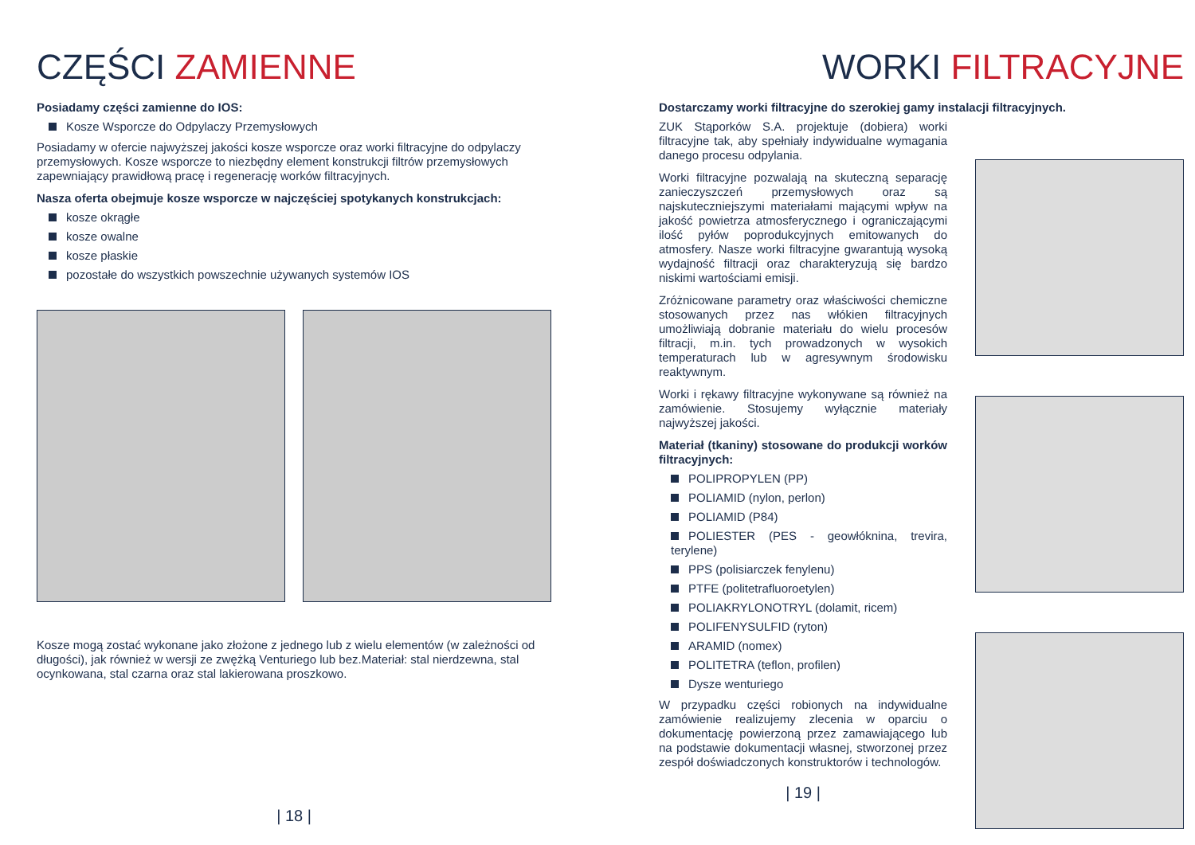CZĘŚCI ZAMIENNE
Posiadamy części zamienne do IOS:
Kosze Wsporcze do Odpylaczy Przemysłowych
Posiadamy w ofercie najwyższej jakości kosze wsporcze oraz worki filtracyjne do odpylaczy przemysłowych. Kosze wsporcze to niezbędny element konstrukcji filtrów przemysłowych zapewniający prawidłową pracę i regenerację worków filtracyjnych.
Nasza oferta obejmuje kosze wsporcze w najczęściej spotykanych konstrukcjach:
kosze okrągłe
kosze owalne
kosze płaskie
pozostałe do wszystkich powszechnie używanych systemów IOS
Kosze mogą zostać wykonane jako złożone z jednego lub z wielu elementów (w zależności od długości), jak również w wersji ze zwężką Venturiego lub bez.Materiał: stal nierdzewna, stal ocynkowana, stal czarna oraz stal lakierowana proszkowo.
| 18 |
WORKI FILTRACYJNE
Dostarczamy worki filtracyjne do szerokiej gamy instalacji filtracyjnych.
ZUK Stąporków S.A. projektuje (dobiera) worki filtracyjne tak, aby spełniały indywidualne wymagania danego procesu odpylania.
Worki filtracyjne pozwalają na skuteczną separację zanieczyszczeń przemysłowych oraz są najskuteczniejszymi materiałami mającymi wpływ na jakość powietrza atmosferycznego i ograniczającymi ilość pyłów poprodukcyjnych emitowanych do atmosfery. Nasze worki filtracyjne gwarantują wysoką wydajność filtracji oraz charakteryzują się bardzo niskimi wartościami emisji.
Zróżnicowane parametry oraz właściwości chemiczne stosowanych przez nas włókien filtracyjnych umożliwiają dobranie materiału do wielu procesów filtracji, m.in. tych prowadzonych w wysokich temperaturach lub w agresywnym środowisku reaktywnym.
Worki i rękawy filtracyjne wykonywane są również na zamówienie. Stosujemy wyłącznie materiały najwyższej jakości.
Materiał (tkaniny) stosowane do produkcji worków filtracyjnych:
POLIPROPYLEN (PP)
POLIAMID (nylon, perlon)
POLIAMID (P84)
POLIESTER (PES - geowłóknina, trevira, terylene)
PPS (polisiarczek fenylenu)
PTFE (politetrafluoroetylen)
POLIAKRYLONOTRYL (dolamit, ricem)
POLIFENYSULFID (ryton)
ARAMID (nomex)
POLITETRA (teflon, profilen)
Dysze wenturiego
W przypadku części robionych na indywidualne zamówienie realizujemy zlecenia w oparciu o dokumentację powierzoną przez zamawiającego lub na podstawie dokumentacji własnej, stworzonej przez zespół doświadczonych konstruktorów i technologów.
| 19 |